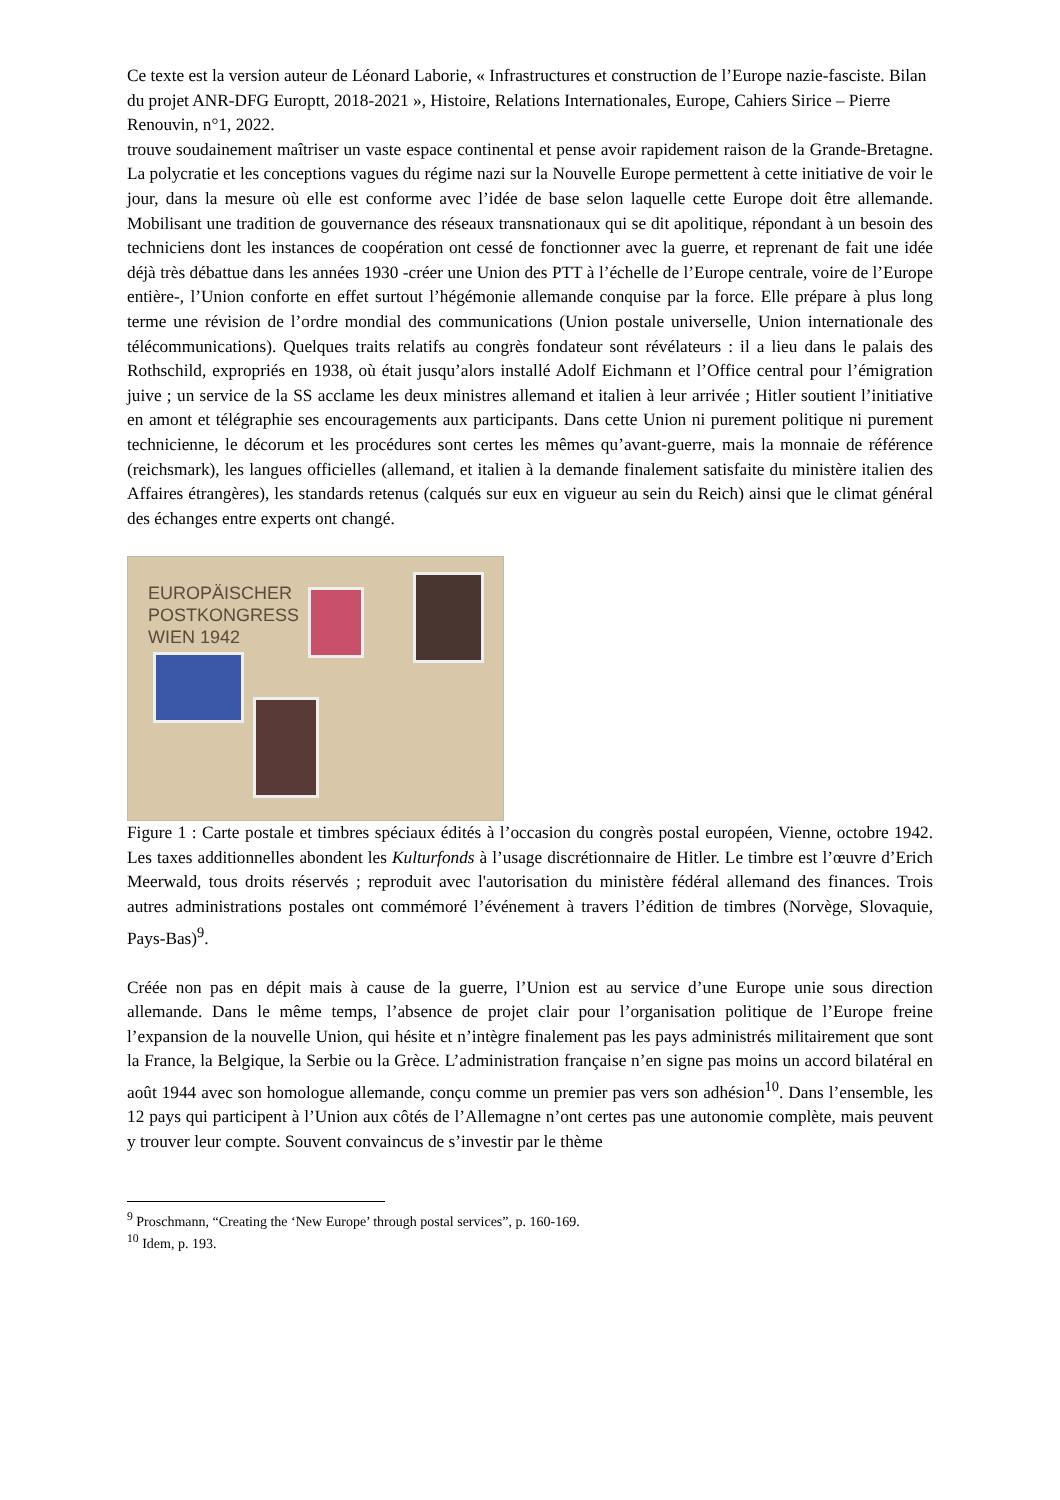Ce texte est la version auteur de Léonard Laborie, « Infrastructures et construction de l’Europe nazie-fasciste. Bilan du projet ANR-DFG Europtt, 2018-2021 », Histoire, Relations Internationales, Europe, Cahiers Sirice – Pierre Renouvin, n°1, 2022.
trouve soudainement maîtriser un vaste espace continental et pense avoir rapidement raison de la Grande-Bretagne. La polycratie et les conceptions vagues du régime nazi sur la Nouvelle Europe permettent à cette initiative de voir le jour, dans la mesure où elle est conforme avec l’idée de base selon laquelle cette Europe doit être allemande. Mobilisant une tradition de gouvernance des réseaux transnationaux qui se dit apolitique, répondant à un besoin des techniciens dont les instances de coopération ont cessé de fonctionner avec la guerre, et reprenant de fait une idée déjà très débattue dans les années 1930 -créer une Union des PTT à l’échelle de l’Europe centrale, voire de l’Europe entière-, l’Union conforte en effet surtout l’hégémonie allemande conquise par la force. Elle prépare à plus long terme une révision de l’ordre mondial des communications (Union postale universelle, Union internationale des télécommunications). Quelques traits relatifs au congrès fondateur sont révélateurs : il a lieu dans le palais des Rothschild, expropriés en 1938, où était jusqu’alors installé Adolf Eichmann et l’Office central pour l’émigration juive ; un service de la SS acclame les deux ministres allemand et italien à leur arrivée ; Hitler soutient l’initiative en amont et télégraphie ses encouragements aux participants. Dans cette Union ni purement politique ni purement technicienne, le décorum et les procédures sont certes les mêmes qu’avant-guerre, mais la monnaie de référence (reichsmark), les langues officielles (allemand, et italien à la demande finalement satisfaite du ministère italien des Affaires étrangères), les standards retenus (calqués sur eux en vigueur au sein du Reich) ainsi que le climat général des échanges entre experts ont changé.
EUROPÄISCHER
POSTKONGRESS
WIEN 1942
Figure 1 : Carte postale et timbres spéciaux édités à l’occasion du congrès postal européen, Vienne, octobre 1942. Les taxes additionnelles abondent les Kulturfonds à l’usage discrétionnaire de Hitler. Le timbre est l’œuvre d’Erich Meerwald, tous droits réservés ; reproduit avec l'autorisation du ministère fédéral allemand des finances. Trois autres administrations postales ont commémoré l’événement à travers l’édition de timbres (Norvège, Slovaquie, Pays-Bas)<sup>9</sup>.
Créée non pas en dépit mais à cause de la guerre, l’Union est au service d’une Europe unie sous direction allemande. Dans le même temps, l’absence de projet clair pour l’organisation politique de l’Europe freine l’expansion de la nouvelle Union, qui hésite et n’intègre finalement pas les pays administrés militairement que sont la France, la Belgique, la Serbie ou la Grèce. L’administration française n’en signe pas moins un accord bilatéral en août 1944 avec son homologue allemande, conçu comme un premier pas vers son adhésion<sup>10</sup>. Dans l’ensemble, les 12 pays qui participent à l’Union aux côtés de l’Allemagne n’ont certes pas une autonomie complète, mais peuvent y trouver leur compte. Souvent convaincus de s’investir par le thème
<sup>9</sup> Proschmann, “Creating the ‘New Europe’ through postal services”, p. 160-169.
<sup>10</sup> Idem, p. 193.